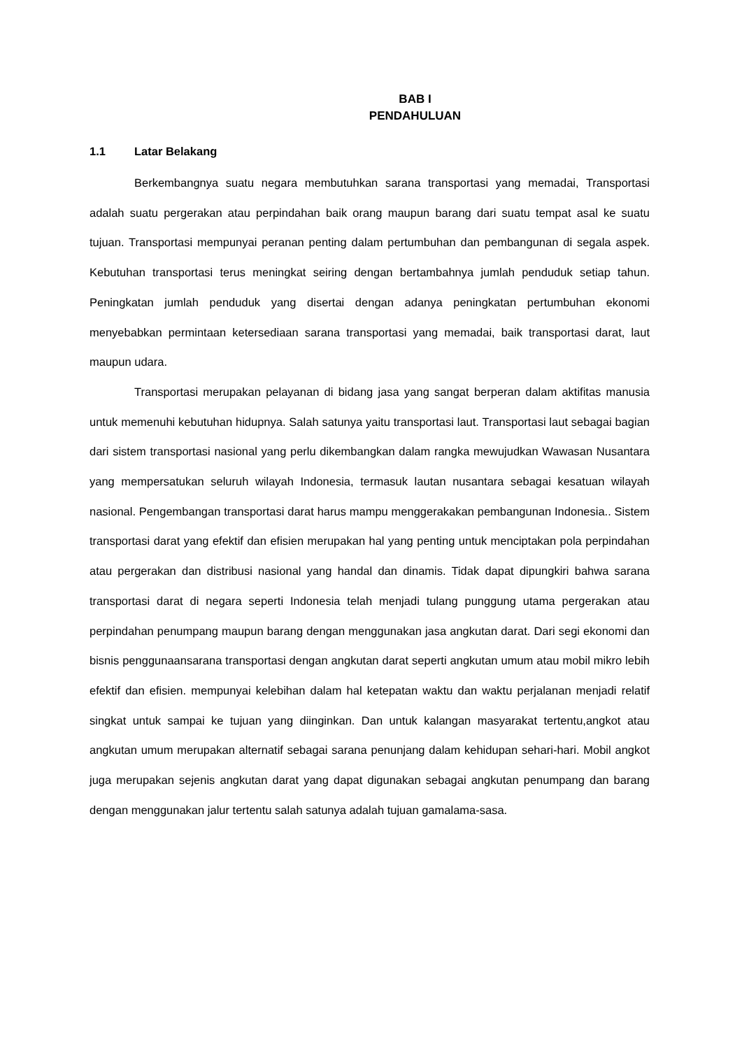BAB I
PENDAHULUAN
1.1 Latar Belakang
Berkembangnya suatu negara membutuhkan sarana transportasi yang memadai, Transportasi adalah suatu pergerakan atau perpindahan baik orang maupun barang dari suatu tempat asal ke suatu tujuan. Transportasi mempunyai peranan penting dalam pertumbuhan dan pembangunan di segala aspek. Kebutuhan transportasi terus meningkat seiring dengan bertambahnya jumlah penduduk setiap tahun. Peningkatan jumlah penduduk yang disertai dengan adanya peningkatan pertumbuhan ekonomi menyebabkan permintaan ketersediaan sarana transportasi yang memadai, baik transportasi darat, laut maupun udara.
Transportasi merupakan pelayanan di bidang jasa yang sangat berperan dalam aktifitas manusia untuk memenuhi kebutuhan hidupnya. Salah satunya yaitu transportasi laut. Transportasi laut sebagai bagian dari sistem transportasi nasional yang perlu dikembangkan dalam rangka mewujudkan Wawasan Nusantara yang mempersatukan seluruh wilayah Indonesia, termasuk lautan nusantara sebagai kesatuan wilayah nasional. Pengembangan transportasi darat harus mampu menggerakakan pembangunan Indonesia.. Sistem transportasi darat yang efektif dan efisien merupakan hal yang penting untuk menciptakan pola perpindahan atau pergerakan dan distribusi nasional yang handal dan dinamis. Tidak dapat dipungkiri bahwa sarana transportasi darat di negara seperti Indonesia telah menjadi tulang punggung utama pergerakan atau perpindahan penumpang maupun barang dengan menggunakan jasa angkutan darat. Dari segi ekonomi dan bisnis penggunaansarana transportasi dengan angkutan darat seperti angkutan umum atau mobil mikro lebih efektif dan efisien. mempunyai kelebihan dalam hal ketepatan waktu dan waktu perjalanan menjadi relatif singkat untuk sampai ke tujuan yang diinginkan. Dan untuk kalangan masyarakat tertentu,angkot atau angkutan umum merupakan alternatif sebagai sarana penunjang dalam kehidupan sehari-hari. Mobil angkot juga merupakan sejenis angkutan darat yang dapat digunakan sebagai angkutan penumpang dan barang dengan menggunakan jalur tertentu salah satunya adalah tujuan gamalama-sasa.